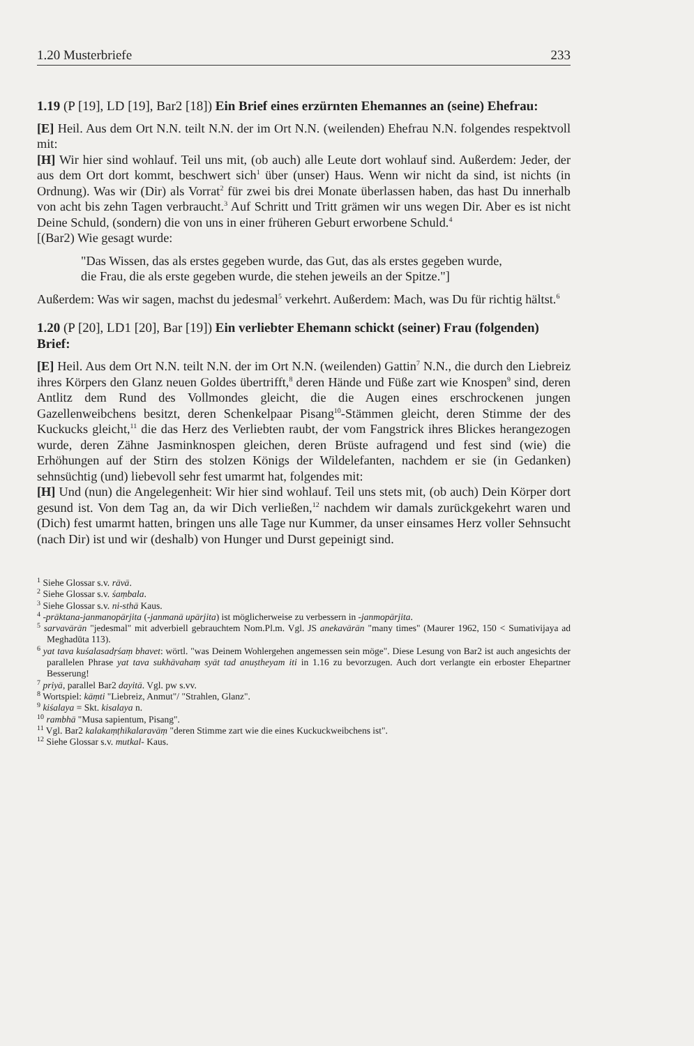1.20 Musterbriefe 233
1.19 (P [19], LD [19], Bar2 [18]) Ein Brief eines erzürnten Ehemannes an (seine) Ehefrau:
[E] Heil. Aus dem Ort N.N. teilt N.N. der im Ort N.N. (weilenden) Ehefrau N.N. folgendes respektvoll mit:
[H] Wir hier sind wohlauf. Teil uns mit, (ob auch) alle Leute dort wohlauf sind. Außerdem: Jeder, der aus dem Ort dort kommt, beschwert sich<sup>1</sup> über (unser) Haus. Wenn wir nicht da sind, ist nichts (in Ordnung). Was wir (Dir) als Vorrat<sup>2</sup> für zwei bis drei Monate überlassen haben, das hast Du innerhalb von acht bis zehn Tagen verbraucht.<sup>3</sup> Auf Schritt und Tritt grämen wir uns wegen Dir. Aber es ist nicht Deine Schuld, (sondern) die von uns in einer früheren Geburt erworbene Schuld.<sup>4</sup>
[(Bar2) Wie gesagt wurde:
"Das Wissen, das als erstes gegeben wurde, das Gut, das als erstes gegeben wurde,
die Frau, die als erste gegeben wurde, die stehen jeweils an der Spitze."]
Außerdem: Was wir sagen, machst du jedesmal<sup>5</sup> verkehrt. Außerdem: Mach, was Du für richtig hältst.<sup>6</sup>
1.20 (P [20], LD1 [20], Bar [19]) Ein verliebter Ehemann schickt (seiner) Frau (folgenden) Brief:
[E] Heil. Aus dem Ort N.N. teilt N.N. der im Ort N.N. (weilenden) Gattin<sup>7</sup> N.N., die durch den Liebreiz ihres Körpers den Glanz neuen Goldes übertrifft,<sup>8</sup> deren Hände und Füße zart wie Knospen<sup>9</sup> sind, deren Antlitz dem Rund des Vollmondes gleicht, die die Augen eines erschrockenen jungen Gazellenweibchens besitzt, deren Schenkelpaar Pisang<sup>10</sup>-Stämmen gleicht, deren Stimme der des Kuckucks gleicht,<sup>11</sup> die das Herz des Verliebten raubt, der vom Fangstrick ihres Blickes herangezogen wurde, deren Zähne Jasminknospen gleichen, deren Brüste aufragend und fest sind (wie) die Erhöhungen auf der Stirn des stolzen Königs der Wildelefanten, nachdem er sie (in Gedanken) sehnsüchtig (und) liebevoll sehr fest umarmt hat, folgendes mit:
[H] Und (nun) die Angelegenheit: Wir hier sind wohlauf. Teil uns stets mit, (ob auch) Dein Körper dort gesund ist. Von dem Tag an, da wir Dich verließen,<sup>12</sup> nachdem wir damals zurückgekehrt waren und (Dich) fest umarmt hatten, bringen uns alle Tage nur Kummer, da unser einsames Herz voller Sehnsucht (nach Dir) ist und wir (deshalb) von Hunger und Durst gepeinigt sind.
<sup>1</sup> Siehe Glossar s.v. rāvā.
<sup>2</sup> Siehe Glossar s.v. śaṃbala.
<sup>3</sup> Siehe Glossar s.v. ni-sthā Kaus.
<sup>4</sup> -prāktana-janmanopārjita (-janmanā upārjita) ist möglicherweise zu verbessern in -janmopārjita.
<sup>5</sup> sarvavārān "jedesmal" mit adverbiell gebrauchtem Nom.Pl.m. Vgl. JS anekavārān "many times" (Maurer 1962, 150 < Sumativijaya ad Meghadūta 113).
<sup>6</sup> yat tava kuśalasadṛśaṃ bhavet: wörtl. "was Deinem Wohlergehen angemessen sein möge". Diese Lesung von Bar2 ist auch angesichts der parallelen Phrase yat tava sukhāvahaṃ syāt tad anuṣtheyam iti in 1.16 zu bevorzugen. Auch dort verlangte ein erboster Ehepartner Besserung!
<sup>7</sup> priyā, parallel Bar2 dayitā. Vgl. pw s.vv.
<sup>8</sup> Wortspiel: kāṃti "Liebreiz, Anmut"/ "Strahlen, Glanz".
<sup>9</sup> kiśalaya = Skt. kisalaya n.
<sup>10</sup> rambhā "Musa sapientum, Pisang".
<sup>11</sup> Vgl. Bar2 kalakaṃṭhīkalaravāṃ "deren Stimme zart wie die eines Kuckuckweibchens ist".
<sup>12</sup> Siehe Glossar s.v. mutkal- Kaus.